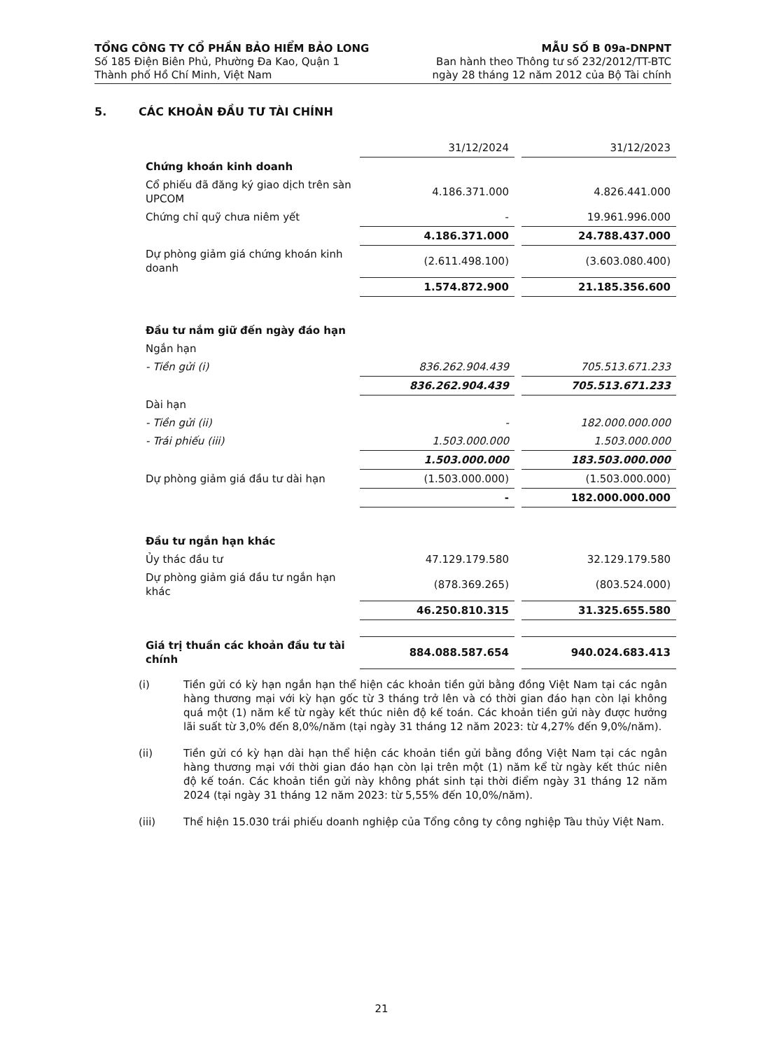TỔNG CÔNG TY CỔ PHẦN BẢO HIỂM BẢO LONG
Số 185 Điện Biên Phủ, Phường Đa Kao, Quận 1
Thành phố Hồ Chí Minh, Việt Nam
MẪU SỐ B 09a-DNPNT
Ban hành theo Thông tư số 232/2012/TT-BTC
ngày 28 tháng 12 năm 2012 của Bộ Tài chính
5. CÁC KHOẢN ĐẦU TƯ TÀI CHÍNH
| | 31/12/2024 | | 31/12/2023 |
| Chứng khoán kinh doanh | | | |
| Cổ phiếu đã đăng ký giao dịch trên sàn UPCOM | 4.186.371.000 | | 4.826.441.000 |
| Chứng chỉ quỹ chưa niêm yết | - | | 19.961.996.000 |
| | 4.186.371.000 | | 24.788.437.000 |
| Dự phòng giảm giá chứng khoán kinh doanh | (2.611.498.100) | | (3.603.080.400) |
| | 1.574.872.900 | | 21.185.356.600 |
| Đầu tư nắm giữ đến ngày đáo hạn | | | |
| Ngắn hạn | | | |
| - Tiền gửi (i) | 836.262.904.439 | | 705.513.671.233 |
| | 836.262.904.439 | | 705.513.671.233 |
| Dài hạn | | | |
| - Tiền gửi (ii) | - | | 182.000.000.000 |
| - Trái phiếu (iii) | 1.503.000.000 | | 1.503.000.000 |
| | 1.503.000.000 | | 183.503.000.000 |
| Dự phòng giảm giá đầu tư dài hạn | (1.503.000.000) | | (1.503.000.000) |
| | - | | 182.000.000.000 |
| Đầu tư ngắn hạn khác | | | |
| Ủy thác đầu tư | 47.129.179.580 | | 32.129.179.580 |
| Dự phòng giảm giá đầu tư ngắn hạn khác | (878.369.265) | | (803.524.000) |
| | 46.250.810.315 | | 31.325.655.580 |
| Giá trị thuần các khoản đầu tư tài chính | 884.088.587.654 | | 940.024.683.413 |
(i) Tiền gửi có kỳ hạn ngắn hạn thể hiện các khoản tiền gửi bằng đồng Việt Nam tại các ngân hàng thương mại với kỳ hạn gốc từ 3 tháng trở lên và có thời gian đáo hạn còn lại không quá một (1) năm kể từ ngày kết thúc niên độ kế toán. Các khoản tiền gửi này được hưởng lãi suất từ 3,0% đến 8,0%/năm (tại ngày 31 tháng 12 năm 2023: từ 4,27% đến 9,0%/năm).
(ii) Tiền gửi có kỳ hạn dài hạn thể hiện các khoản tiền gửi bằng đồng Việt Nam tại các ngân hàng thương mại với thời gian đáo hạn còn lại trên một (1) năm kể từ ngày kết thúc niên độ kế toán. Các khoản tiền gửi này không phát sinh tại thời điểm ngày 31 tháng 12 năm 2024 (tại ngày 31 tháng 12 năm 2023: từ 5,55% đến 10,0%/năm).
(iii) Thể hiện 15.030 trái phiếu doanh nghiệp của Tổng công ty công nghiệp Tàu thủy Việt Nam.
21